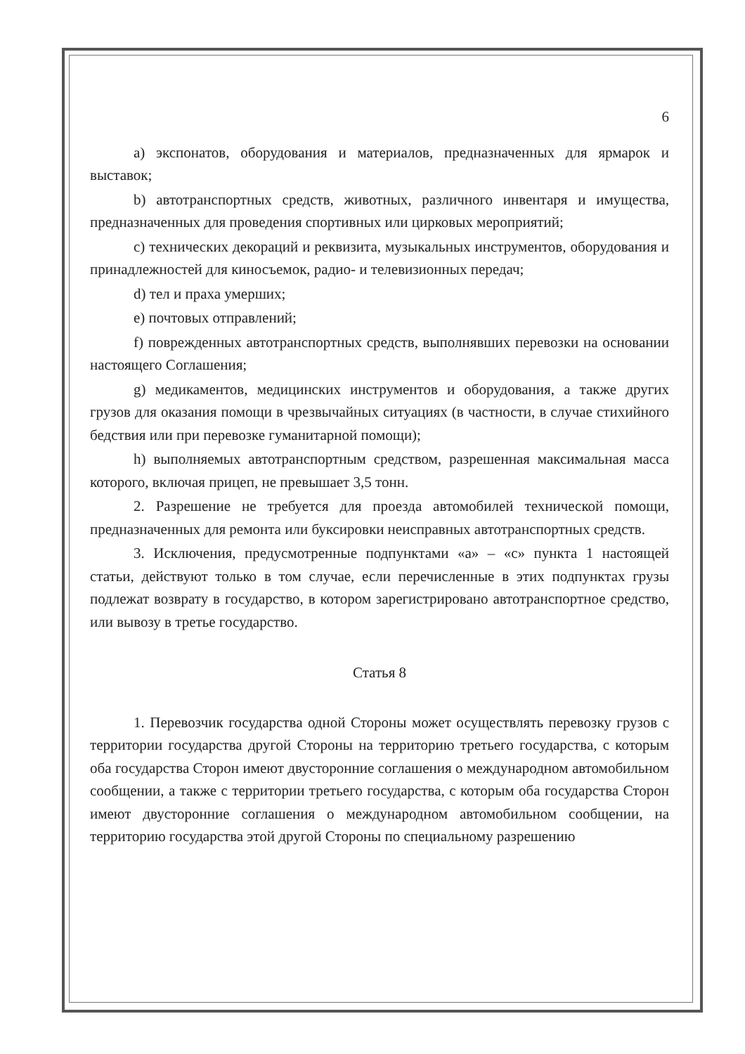6
a) экспонатов, оборудования и материалов, предназначенных для ярмарок и выставок;
b) автотранспортных средств, животных, различного инвентаря и имущества, предназначенных для проведения спортивных или цирковых мероприятий;
c) технических декораций и реквизита, музыкальных инструментов, оборудования и принадлежностей для киносъемок, радио- и телевизионных передач;
d) тел и праха умерших;
e) почтовых отправлений;
f) поврежденных автотранспортных средств, выполнявших перевозки на основании настоящего Соглашения;
g) медикаментов, медицинских инструментов и оборудования, а также других грузов для оказания помощи в чрезвычайных ситуациях (в частности, в случае стихийного бедствия или при перевозке гуманитарной помощи);
h) выполняемых автотранспортным средством, разрешенная максимальная масса которого, включая прицеп, не превышает 3,5 тонн.
2. Разрешение не требуется для проезда автомобилей технической помощи, предназначенных для ремонта или буксировки неисправных автотранспортных средств.
3. Исключения, предусмотренные подпунктами «a» – «c» пункта 1 настоящей статьи, действуют только в том случае, если перечисленные в этих подпунктах грузы подлежат возврату в государство, в котором зарегистрировано автотранспортное средство, или вывозу в третье государство.
Статья 8
1. Перевозчик государства одной Стороны может осуществлять перевозку грузов с территории государства другой Стороны на территорию третьего государства, с которым оба государства Сторон имеют двусторонние соглашения о международном автомобильном сообщении, а также с территории третьего государства, с которым оба государства Сторон имеют двусторонние соглашения о международном автомобильном сообщении, на территорию государства этой другой Стороны по специальному разрешению